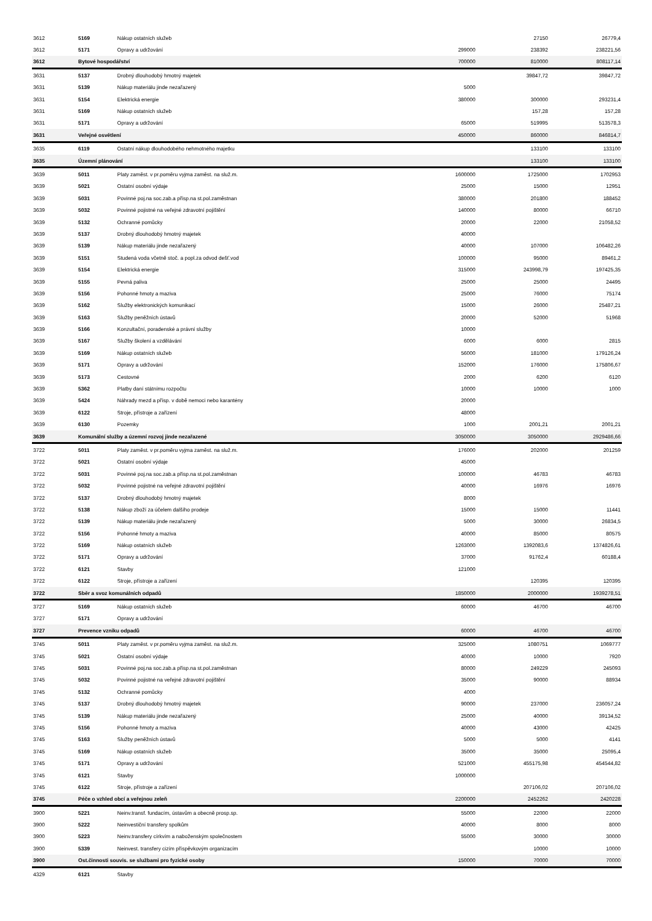| 3612 | 5169 | Nákup ostatních služeb | | 27150 | 26779,4 |
| 3612 | 5171 | Opravy a udržování | 299000 | 238392 | 238221,56 |
| 3612 | Bytové hospodářství | | 700000 | 810000 | 808117,14 |
| 3631 | 5137 | Drobný dlouhodobý hmotný majetek | | 39847,72 | 39847,72 |
| 3631 | 5139 | Nákup materiálu jinde nezařazený | 5000 | | |
| 3631 | 5154 | Elektrická energie | 380000 | 300000 | 293231,4 |
| 3631 | 5169 | Nákup ostatních služeb | | 157,28 | 157,28 |
| 3631 | 5171 | Opravy a udržování | 65000 | 519995 | 513578,3 |
| 3631 | Veřejné osvětlení | | 450000 | 860000 | 846814,7 |
| 3635 | 6119 | Ostatní nákup dlouhodobého nehmotného majetku | | 133100 | 133100 |
| 3635 | Územní plánování | | | 133100 | 133100 |
| 3639 | 5011 | Platy zaměst. v pr.poměru vyjma zaměst. na služ.m. | 1600000 | 1725000 | 1702953 |
| 3639 | 5021 | Ostatní osobní výdaje | 25000 | 15000 | 12951 |
| 3639 | 5031 | Povinné poj.na soc.zab.a přísp.na st.pol.zaměstnan | 380000 | 201800 | 188452 |
| 3639 | 5032 | Povinné pojistné na veřejné zdravotní pojištění | 140000 | 80000 | 66710 |
| 3639 | 5132 | Ochranné pomůcky | 20000 | 22000 | 21058,52 |
| 3639 | 5137 | Drobný dlouhodobý hmotný majetek | 40000 | | |
| 3639 | 5139 | Nákup materiálu jinde nezařazený | 40000 | 107000 | 106482,26 |
| 3639 | 5151 | Studená voda včetně stoč. a popl.za odvod dešť.vod | 100000 | 95000 | 89461,2 |
| 3639 | 5154 | Elektrická energie | 315000 | 243998,79 | 197425,35 |
| 3639 | 5155 | Pevná paliva | 25000 | 25000 | 24495 |
| 3639 | 5156 | Pohonné hmoty a maziva | 25000 | 76000 | 75174 |
| 3639 | 5162 | Služby elektronických komunikací | 15000 | 26000 | 25487,21 |
| 3639 | 5163 | Služby peněžních ústavů | 20000 | 52000 | 51968 |
| 3639 | 5166 | Konzultační, poradenské a právní služby | 10000 | | |
| 3639 | 5167 | Služby školení a vzdělávání | 6000 | 6000 | 2815 |
| 3639 | 5169 | Nákup ostatních služeb | 56000 | 181000 | 179126,24 |
| 3639 | 5171 | Opravy a udržování | 152000 | 176000 | 175806,67 |
| 3639 | 5173 | Cestovné | 2000 | 6200 | 6120 |
| 3639 | 5362 | Platby daní státnímu rozpočtu | 10000 | 10000 | 1000 |
| 3639 | 5424 | Náhrady mezd a přísp. v době nemoci nebo karantény | 20000 | | |
| 3639 | 6122 | Stroje, přístroje a zařízení | 48000 | | |
| 3639 | 6130 | Pozemky | 1000 | 2001,21 | 2001,21 |
| 3639 | Komunální služby a územní rozvoj jinde nezařazené | | 3050000 | 3050000 | 2929486,66 |
| 3722 | 5011 | Platy zaměst. v pr.poměru vyjma zaměst. na služ.m. | 176000 | 202000 | 201259 |
| 3722 | 5021 | Ostatní osobní výdaje | 45000 | | |
| 3722 | 5031 | Povinné poj.na soc.zab.a přísp.na st.pol.zaměstnan | 100000 | 46783 | 46783 |
| 3722 | 5032 | Povinné pojistné na veřejné zdravotní pojištění | 40000 | 16976 | 16976 |
| 3722 | 5137 | Drobný dlouhodobý hmotný majetek | 8000 | | |
| 3722 | 5138 | Nákup zboží za účelem dalšího prodeje | 15000 | 15000 | 11441 |
| 3722 | 5139 | Nákup materiálu jinde nezařazený | 5000 | 30000 | 26834,5 |
| 3722 | 5156 | Pohonné hmoty a maziva | 40000 | 85000 | 80575 |
| 3722 | 5169 | Nákup ostatních služeb | 1263000 | 1392083,6 | 1374826,61 |
| 3722 | 5171 | Opravy a udržování | 37000 | 91762,4 | 60188,4 |
| 3722 | 6121 | Stavby | 121000 | | |
| 3722 | 6122 | Stroje, přístroje a zařízení | | 120395 | 120395 |
| 3722 | Sběr a svoz komunálních odpadů | | 1850000 | 2000000 | 1939278,51 |
| 3727 | 5169 | Nákup ostatních služeb | 60000 | 46700 | 46700 |
| 3727 | 5171 | Opravy a udržování | | | |
| 3727 | Prevence vzniku odpadů | | 60000 | 46700 | 46700 |
| 3745 | 5011 | Platy zaměst. v pr.poměru vyjma zaměst. na služ.m. | 325000 | 1080751 | 1069777 |
| 3745 | 5021 | Ostatní osobní výdaje | 40000 | 10000 | 7920 |
| 3745 | 5031 | Povinné poj.na soc.zab.a přísp.na st.pol.zaměstnan | 80000 | 249229 | 245093 |
| 3745 | 5032 | Povinné pojistné na veřejné zdravotní pojištění | 35000 | 90000 | 88934 |
| 3745 | 5132 | Ochranné pomůcky | 4000 | | |
| 3745 | 5137 | Drobný dlouhodobý hmotný majetek | 90000 | 237000 | 236057,24 |
| 3745 | 5139 | Nákup materiálu jinde nezařazený | 25000 | 40000 | 39134,52 |
| 3745 | 5156 | Pohonné hmoty a maziva | 40000 | 43000 | 42425 |
| 3745 | 5163 | Služby peněžních ústavů | 5000 | 5000 | 4141 |
| 3745 | 5169 | Nákup ostatních služeb | 35000 | 35000 | 25095,4 |
| 3745 | 5171 | Opravy a udržování | 521000 | 455175,98 | 454544,82 |
| 3745 | 6121 | Stavby | 1000000 | | |
| 3745 | 6122 | Stroje, přístroje a zařízení | | 207106,02 | 207106,02 |
| 3745 | Péče o vzhled obcí a veřejnou zeleň | | 2200000 | 2452262 | 2420228 |
| 3900 | 5221 | Neinv.transf. fundacím, ústavům a obecně prosp.sp. | 55000 | 22000 | 22000 |
| 3900 | 5222 | Neinvestiční transfery spolkům | 40000 | 8000 | 8000 |
| 3900 | 5223 | Neinv.transfery církvím a naboženským společnostem | 55000 | 30000 | 30000 |
| 3900 | 5339 | Neinvest. transfery cizím příspěvkovým organizacím | | 10000 | 10000 |
| 3900 | Ost.činnosti souvis. se službami pro fyzické osoby | | 150000 | 70000 | 70000 |
| 4329 | 6121 | Stavby | | | |